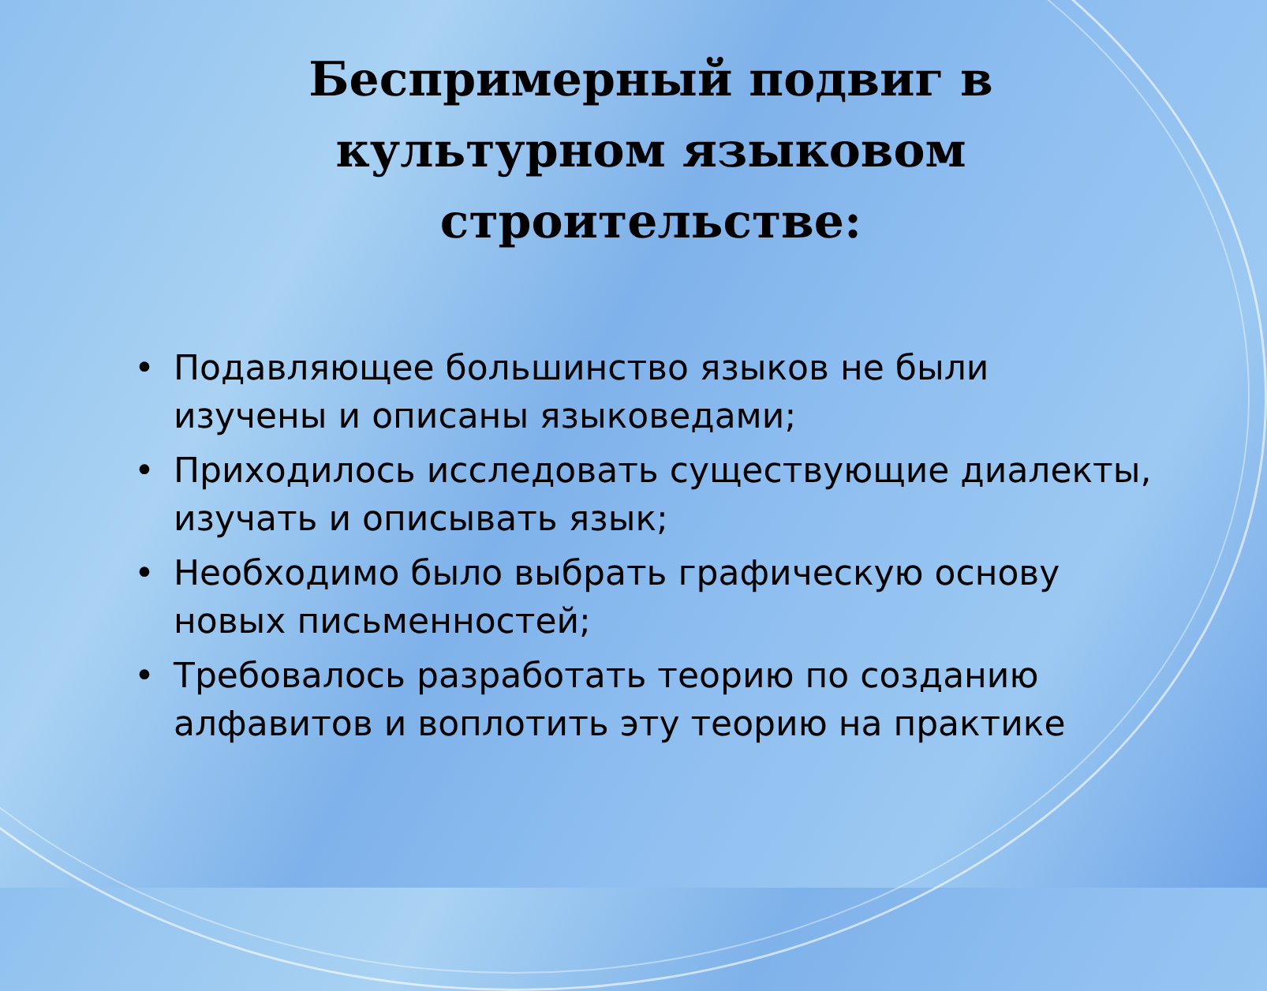Беспримерный подвиг в культурном языковом строительстве:
• Подавляющее большинство языков не были изучены и описаны языковедами;
• Приходилось исследовать существующие диалекты, изучать и описывать язык;
• Необходимо было выбрать графическую основу новых письменностей;
• Требовалось разработать теорию по созданию алфавитов и воплотить эту теорию на практике